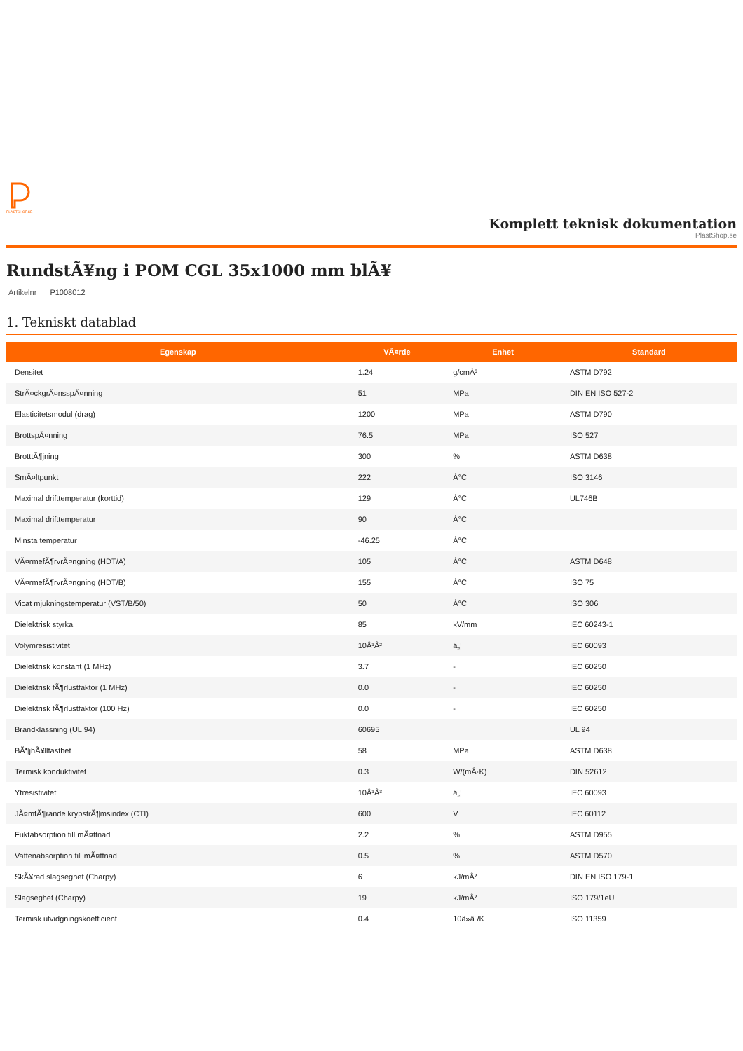PLASTSHOP.SE
Komplett teknisk dokumentation
PlastShop.se
RundstÃ¥ng i POM CGL 35x1000 mm blÃ¥
Artikelnr P1008012
1. Tekniskt datablad
| Egenskap | VÃ¤rde | Enhet | Standard |
| --- | --- | --- | --- |
| Densitet | 1.24 | g/cmÂ³ | ASTM D792 |
| StrÃ¤ckgrÃ¤nsspÃ¤nning | 51 | MPa | DIN EN ISO 527-2 |
| Elasticitetsmodul (drag) | 1200 | MPa | ASTM D790 |
| BrottspÃ¤nning | 76.5 | MPa | ISO 527 |
| BrotttÃ¶jning | 300 | % | ASTM D638 |
| SmÃ¤ltpunkt | 222 | Â°C | ISO 3146 |
| Maximal drifttemperatur (korttid) | 129 | Â°C | UL746B |
| Maximal drifttemperatur | 90 | Â°C | |
| Minsta temperatur | -46.25 | Â°C | |
| VÃ¤rmefÃ¶rvrÃ¤ngning (HDT/A) | 105 | Â°C | ASTM D648 |
| VÃ¤rmefÃ¶rvrÃ¤ngning (HDT/B) | 155 | Â°C | ISO 75 |
| Vicat mjukningstemperatur (VST/B/50) | 50 | Â°C | ISO 306 |
| Dielektrisk styrka | 85 | kV/mm | IEC 60243-1 |
| Volymresistivitet | 10Â¹Â² | â„¦ | IEC 60093 |
| Dielektrisk konstant (1 MHz) | 3.7 | - | IEC 60250 |
| Dielektrisk fÃ¶rlustfaktor (1 MHz) | 0.0 | - | IEC 60250 |
| Dielektrisk fÃ¶rlustfaktor (100 Hz) | 0.0 | - | IEC 60250 |
| Brandklassning (UL 94) | 60695 | | UL 94 |
| BÃ¶jhÃ¥llfasthet | 58 | MPa | ASTM D638 |
| Termisk konduktivitet | 0.3 | W/(mÂ·K) | DIN 52612 |
| Ytresistivitet | 10Â¹Â³ | â„¦ | IEC 60093 |
| JÃ¤mfÃ¶rande krypstrÃ¶msindex (CTI) | 600 | V | IEC 60112 |
| Fuktabsorption till mÃ¤ttnad | 2.2 | % | ASTM D955 |
| Vattenabsorption till mÃ¤ttnad | 0.5 | % | ASTM D570 |
| SkÃ¥rad slagseghet (Charpy) | 6 | kJ/mÂ² | DIN EN ISO 179-1 |
| Slagseghet (Charpy) | 19 | kJ/mÂ² | ISO 179/1eU |
| Termisk utvidgningskoefficient | 0.4 | 10â»â´/K | ISO 11359 |